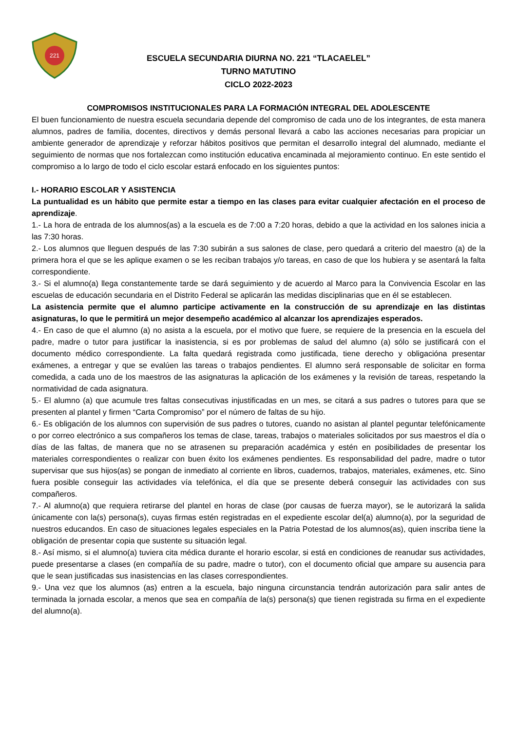221
ESCUELA SECUNDARIA DIURNA NO. 221 “TLACAELEL”
TURNO MATUTINO
CICLO 2022-2023
COMPROMISOS INSTITUCIONALES PARA LA FORMACIÓN INTEGRAL DEL ADOLESCENTE
El buen funcionamiento de nuestra escuela secundaria depende del compromiso de cada uno de los integrantes, de esta manera alumnos, padres de familia, docentes, directivos y demás personal llevará a cabo las acciones necesarias para propiciar un ambiente generador de aprendizaje y reforzar hábitos positivos que permitan el desarrollo integral del alumnado, mediante el seguimiento de normas que nos fortalezcan como institución educativa encaminada al mejoramiento continuo. En este sentido el compromiso a lo largo de todo el ciclo escolar estará enfocado en los siguientes puntos:
I.- HORARIO ESCOLAR Y ASISTENCIA
La puntualidad es un hábito que permite estar a tiempo en las clases para evitar cualquier afectación en el proceso de aprendizaje.
1.- La hora de entrada de los alumnos(as) a la escuela es de 7:00 a 7:20 horas, debido a que la actividad en los salones inicia a las 7:30 horas.
2.- Los alumnos que lleguen después de las 7:30 subirán a sus salones de clase, pero quedará a criterio del maestro (a) de la primera hora el que se les aplique examen o se les reciban trabajos y/o tareas, en caso de que los hubiera y se asentará la falta correspondiente.
3.- Si el alumno(a) llega constantemente tarde se dará seguimiento y de acuerdo al Marco para la Convivencia Escolar en las escuelas de educación secundaria en el Distrito Federal se aplicarán las medidas disciplinarias que en él se establecen.
La asistencia permite que el alumno participe activamente en la construcción de su aprendizaje en las distintas asignaturas, lo que le permitirá un mejor desempeño académico al alcanzar los aprendizajes esperados.
4.- En caso de que el alumno (a) no asista a la escuela, por el motivo que fuere, se requiere de la presencia en la escuela del padre, madre o tutor para justificar la inasistencia, si es por problemas de salud del alumno (a) sólo se justificará con el documento médico correspondiente. La falta quedará registrada como justificada, tiene derecho y obligacióna presentar exámenes, a entregar y que se evalúen las tareas o trabajos pendientes. El alumno será responsable de solicitar en forma comedida, a cada uno de los maestros de las asignaturas la aplicación de los exámenes y la revisión de tareas, respetando la normatividad de cada asignatura.
5.- El alumno (a) que acumule tres faltas consecutivas injustificadas en un mes, se citará a sus padres o tutores para que se presenten al plantel y firmen “Carta Compromiso” por el número de faltas de su hijo.
6.- Es obligación de los alumnos con supervisión de sus padres o tutores, cuando no asistan al plantel peguntar telefónicamente o por correo electrónico a sus compañeros los temas de clase, tareas, trabajos o materiales solicitados por sus maestros el día o días de las faltas, de manera que no se atrasenen su preparación académica y estén en posibilidades de presentar los materiales correspondientes o realizar con buen éxito los exámenes pendientes. Es responsabilidad del padre, madre o tutor supervisar que sus hijos(as) se pongan de inmediato al corriente en libros, cuadernos, trabajos, materiales, exámenes, etc. Sino fuera posible conseguir las actividades vía telefónica, el día que se presente deberá conseguir las actividades con sus compañeros.
7.- Al alumno(a) que requiera retirarse del plantel en horas de clase (por causas de fuerza mayor), se le autorizará la salida únicamente con la(s) persona(s), cuyas firmas estén registradas en el expediente escolar del(a) alumno(a), por la seguridad de nuestros educandos. En caso de situaciones legales especiales en la Patria Potestad de los alumnos(as), quien inscriba tiene la obligación de presentar copia que sustente su situación legal.
8.- Así mismo, si el alumno(a) tuviera cita médica durante el horario escolar, si está en condiciones de reanudar sus actividades, puede presentarse a clases (en compañía de su padre, madre o tutor), con el documento oficial que ampare su ausencia para que le sean justificadas sus inasistencias en las clases correspondientes.
9.- Una vez que los alumnos (as) entren a la escuela, bajo ninguna circunstancia tendrán autorización para salir antes de terminada la jornada escolar, a menos que sea en compañía de la(s) persona(s) que tienen registrada su firma en el expediente del alumno(a).